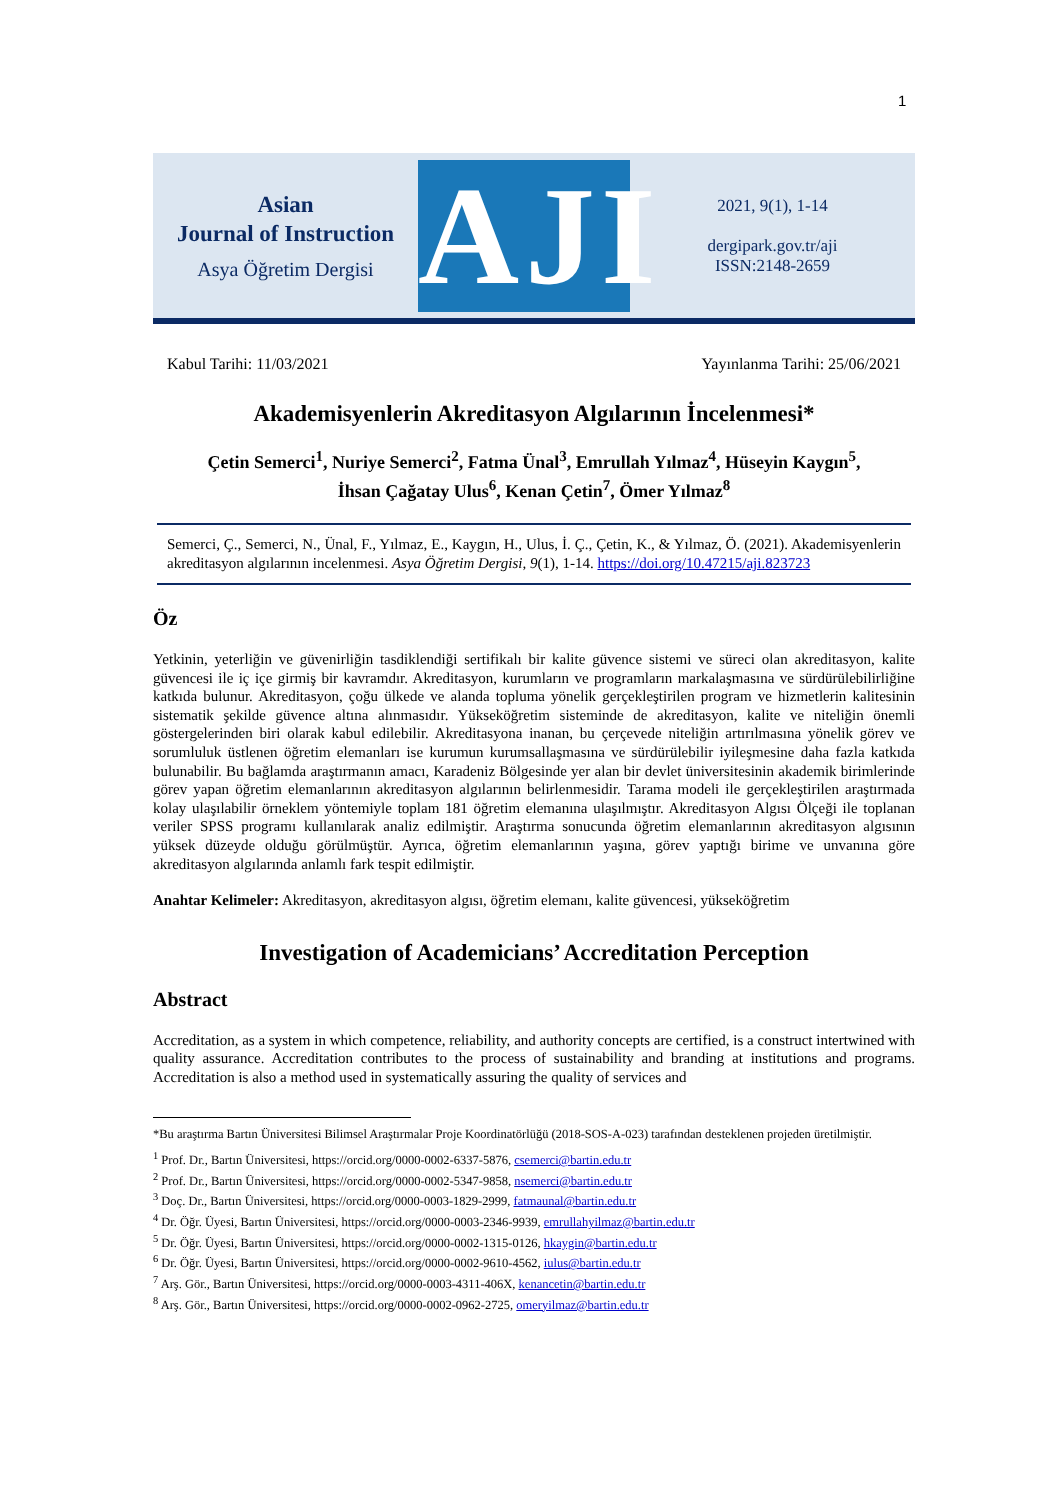1
Asian
Journal of Instruction
Asya Öğretim Dergisi
AJI
2021, 9(1), 1-14
dergipark.gov.tr/aji
ISSN:2148-2659
Kabul Tarihi: 11/03/2021 Yayınlanma Tarihi: 25/06/2021
Akademisyenlerin Akreditasyon Algılarının İncelenmesi*
Çetin Semerci<sup>1</sup>, Nuriye Semerci<sup>2</sup>, Fatma Ünal<sup>3</sup>, Emrullah Yılmaz<sup>4</sup>, Hüseyin Kaygın<sup>5</sup>,
İhsan Çağatay Ulus<sup>6</sup>, Kenan Çetin<sup>7</sup>, Ömer Yılmaz<sup>8</sup>
Semerci, Ç., Semerci, N., Ünal, F., Yılmaz, E., Kaygın, H., Ulus, İ. Ç., Çetin, K., & Yılmaz, Ö. (2021). Akademisyenlerin akreditasyon algılarının incelenmesi. Asya Öğretim Dergisi, 9(1), 1-14. https://doi.org/10.47215/aji.823723
Öz
Yetkinin, yeterliğin ve güvenirliğin tasdiklendiği sertifikalı bir kalite güvence sistemi ve süreci olan akreditasyon, kalite güvencesi ile iç içe girmiş bir kavramdır. Akreditasyon, kurumların ve programların markalaşmasına ve sürdürülebilirliğine katkıda bulunur. Akreditasyon, çoğu ülkede ve alanda topluma yönelik gerçekleştirilen program ve hizmetlerin kalitesinin sistematik şekilde güvence altına alınmasıdır. Yükseköğretim sisteminde de akreditasyon, kalite ve niteliğin önemli göstergelerinden biri olarak kabul edilebilir. Akreditasyona inanan, bu çerçevede niteliğin artırılmasına yönelik görev ve sorumluluk üstlenen öğretim elemanları ise kurumun kurumsallaşmasına ve sürdürülebilir iyileşmesine daha fazla katkıda bulunabilir. Bu bağlamda araştırmanın amacı, Karadeniz Bölgesinde yer alan bir devlet üniversitesinin akademik birimlerinde görev yapan öğretim elemanlarının akreditasyon algılarının belirlenmesidir. Tarama modeli ile gerçekleştirilen araştırmada kolay ulaşılabilir örneklem yöntemiyle toplam 181 öğretim elemanına ulaşılmıştır. Akreditasyon Algısı Ölçeği ile toplanan veriler SPSS programı kullanılarak analiz edilmiştir. Araştırma sonucunda öğretim elemanlarının akreditasyon algısının yüksek düzeyde olduğu görülmüştür. Ayrıca, öğretim elemanlarının yaşına, görev yaptığı birime ve unvanına göre akreditasyon algılarında anlamlı fark tespit edilmiştir.
Anahtar Kelimeler: Akreditasyon, akreditasyon algısı, öğretim elemanı, kalite güvencesi, yükseköğretim
Investigation of Academicians’ Accreditation Perception
Abstract
Accreditation, as a system in which competence, reliability, and authority concepts are certified, is a construct intertwined with quality assurance. Accreditation contributes to the process of sustainability and branding at institutions and programs. Accreditation is also a method used in systematically assuring the quality of services and
*Bu araştırma Bartın Üniversitesi Bilimsel Araştırmalar Proje Koordinatörlüğü (2018-SOS-A-023) tarafından desteklenen projeden üretilmiştir.
<sup>1</sup> Prof. Dr., Bartın Üniversitesi, https://orcid.org/0000-0002-6337-5876, csemerci@bartin.edu.tr
<sup>2</sup> Prof. Dr., Bartın Üniversitesi, https://orcid.org/0000-0002-5347-9858, nsemerci@bartin.edu.tr
<sup>3</sup> Doç. Dr., Bartın Üniversitesi, https://orcid.org/0000-0003-1829-2999, fatmaunal@bartin.edu.tr
<sup>4</sup> Dr. Öğr. Üyesi, Bartın Üniversitesi, https://orcid.org/0000-0003-2346-9939, emrullahyilmaz@bartin.edu.tr
<sup>5</sup> Dr. Öğr. Üyesi, Bartın Üniversitesi, https://orcid.org/0000-0002-1315-0126, hkaygin@bartin.edu.tr
<sup>6</sup> Dr. Öğr. Üyesi, Bartın Üniversitesi, https://orcid.org/0000-0002-9610-4562, iulus@bartin.edu.tr
<sup>7</sup> Arş. Gör., Bartın Üniversitesi, https://orcid.org/0000-0003-4311-406X, kenancetin@bartin.edu.tr
<sup>8</sup> Arş. Gör., Bartın Üniversitesi, https://orcid.org/0000-0002-0962-2725, omeryilmaz@bartin.edu.tr